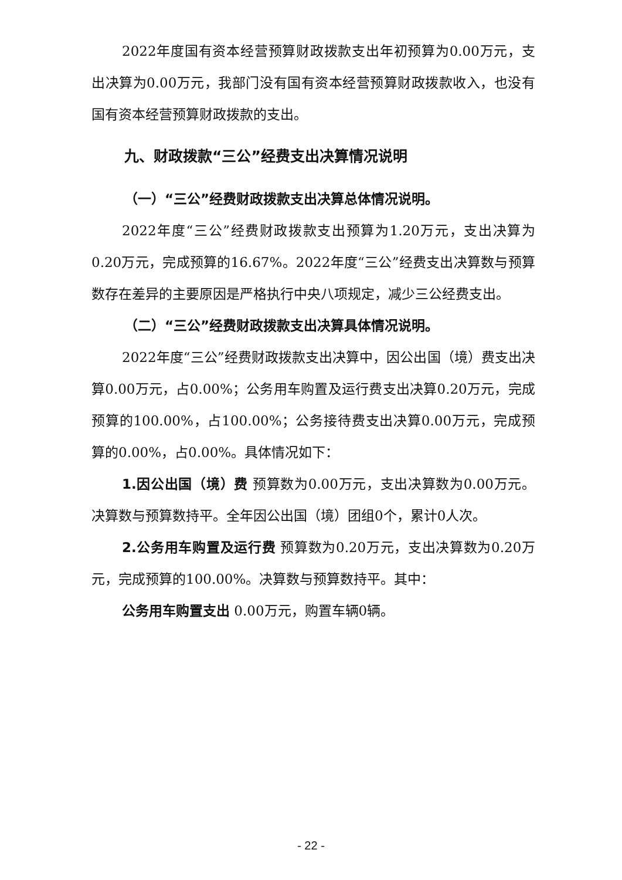2022年度国有资本经营预算财政拨款支出年初预算为0.00万元，支出决算为0.00万元，我部门没有国有资本经营预算财政拨款收入，也没有国有资本经营预算财政拨款的支出。
九、财政拨款“三公”经费支出决算情况说明
（一）“三公”经费财政拨款支出决算总体情况说明。
2022年度“三公”经费财政拨款支出预算为1.20万元，支出决算为0.20万元，完成预算的16.67%。2022年度“三公”经费支出决算数与预算数存在差异的主要原因是严格执行中央八项规定，减少三公经费支出。
（二）“三公”经费财政拨款支出决算具体情况说明。
2022年度“三公”经费财政拨款支出决算中，因公出国（境）费支出决算0.00万元，占0.00%；公务用车购置及运行费支出决算0.20万元，完成预算的100.00%，占100.00%；公务接待费支出决算0.00万元，完成预算的0.00%，占0.00%。具体情况如下：
1.因公出国（境）费 预算数为0.00万元，支出决算数为0.00万元。决算数与预算数持平。全年因公出国（境）团组0个，累计0人次。
2.公务用车购置及运行费 预算数为0.20万元，支出决算数为0.20万元，完成预算的100.00%。决算数与预算数持平。其中：
公务用车购置支出 0.00万元，购置车辆0辆。
- 22 -